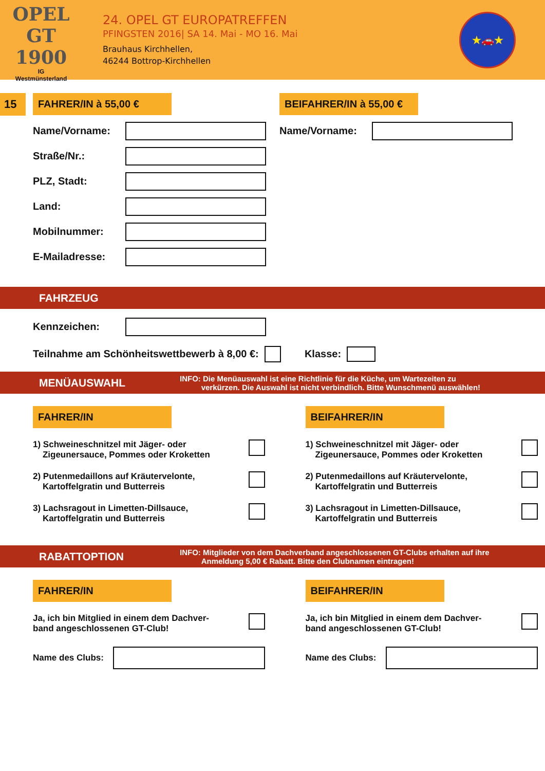OPEL GT 1900
IG
Westmünsterland
24. OPEL GT EUROPATREFFEN
PFINGSTEN 2016| SA 14. Mai - MO 16. Mai
Brauhaus Kirchhellen,
46244 Bottrop-Kirchhellen
★🚗★
15 FAHRER/IN à 55,00 €
Name/Vorname:
Straße/Nr.:
PLZ, Stadt:
Land:
Mobilnummer:
E-Mailadresse:
BEIFAHRER/IN à 55,00 €
Name/Vorname:
FAHRZEUG
Kennzeichen:
Teilnahme am Schönheitswettbewerb à 8,00 €: Klasse:
MENÜAUSWAHL INFO: Die Menüauswahl ist eine Richtlinie für die Küche, um Wartezeiten zu
verkürzen. Die Auswahl ist nicht verbindlich. Bitte Wunschmenü auswählen!
FAHRER/IN
1) Schweineschnitzel mit Jäger- oder
Zigeunersauce, Pommes oder Kroketten
2) Putenmedaillons auf Kräutervelonte,
Kartoffelgratin und Butterreis
3) Lachsragout in Limetten-Dillsauce,
Kartoffelgratin und Butterreis
BEIFAHRER/IN
1) Schweineschnitzel mit Jäger- oder
Zigeunersauce, Pommes oder Kroketten
2) Putenmedaillons auf Kräutervelonte,
Kartoffelgratin und Butterreis
3) Lachsragout in Limetten-Dillsauce,
Kartoffelgratin und Butterreis
RABATTOPTION INFO: Mitglieder von dem Dachverband angeschlossenen GT-Clubs erhalten auf ihre
Anmeldung 5,00 € Rabatt. Bitte den Clubnamen eintragen!
FAHRER/IN
Ja, ich bin Mitglied in einem dem Dachver-
band angeschlossenen GT-Club!
Name des Clubs:
BEIFAHRER/IN
Ja, ich bin Mitglied in einem dem Dachver-
band angeschlossenen GT-Club!
Name des Clubs: